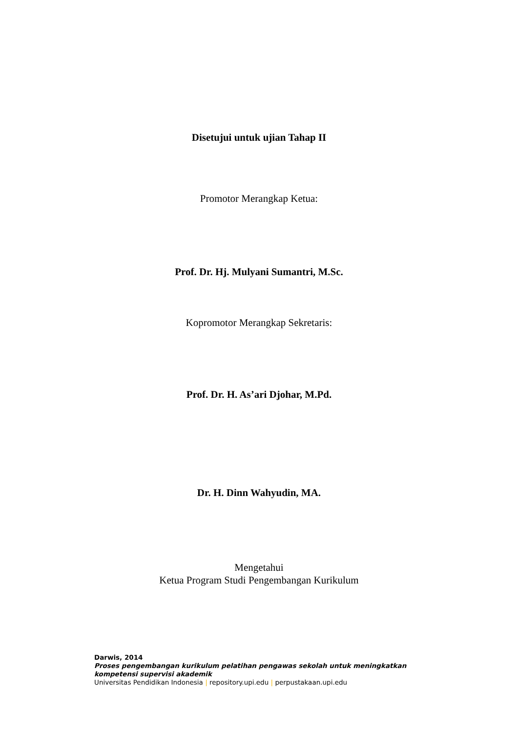Disetujui untuk ujian Tahap II
Promotor Merangkap Ketua:
Prof. Dr. Hj. Mulyani Sumantri, M.Sc.
Kopromotor Merangkap Sekretaris:
Prof. Dr. H. As’ari Djohar, M.Pd.
Dr. H. Dinn Wahyudin, MA.
Mengetahui
Ketua Program Studi Pengembangan Kurikulum
Darwis, 2014
Proses pengembangan kurikulum pelatihan pengawas sekolah untuk meningkatkan
kompetensi supervisi akademik
Universitas Pendidikan Indonesia | repository.upi.edu | perpustakaan.upi.edu